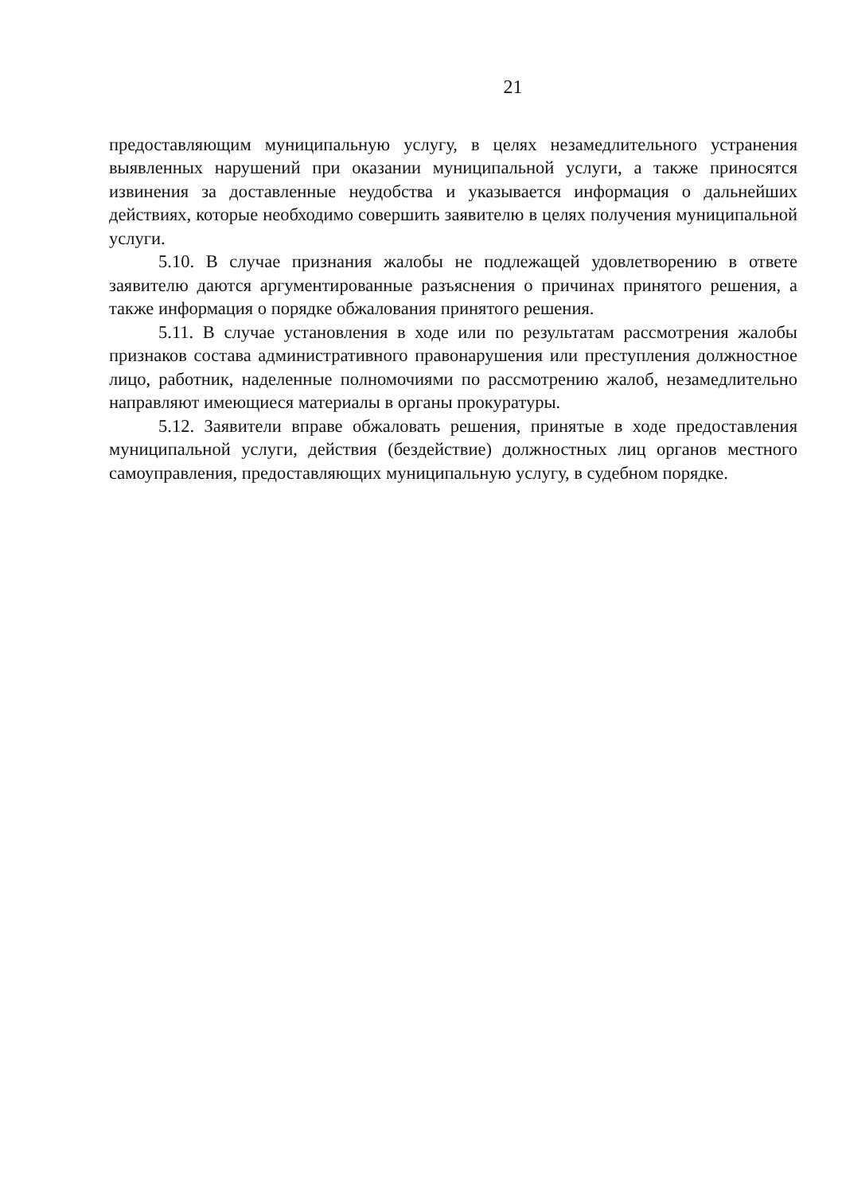21
предоставляющим муниципальную услугу, в целях незамедлительного устранения выявленных нарушений при оказании муниципальной услуги, а также приносятся извинения за доставленные неудобства и указывается информация о дальнейших действиях, которые необходимо совершить заявителю в целях получения муниципальной услуги.
5.10. В случае признания жалобы не подлежащей удовлетворению в ответе заявителю даются аргументированные разъяснения о причинах принятого решения, а также информация о порядке обжалования принятого решения.
5.11. В случае установления в ходе или по результатам рассмотрения жалобы признаков состава административного правонарушения или преступления должностное лицо, работник, наделенные полномочиями по рассмотрению жалоб, незамедлительно направляют имеющиеся материалы в органы прокуратуры.
5.12. Заявители вправе обжаловать решения, принятые в ходе предоставления муниципальной услуги, действия (бездействие) должностных лиц органов местного самоуправления, предоставляющих муниципальную услугу, в судебном порядке.